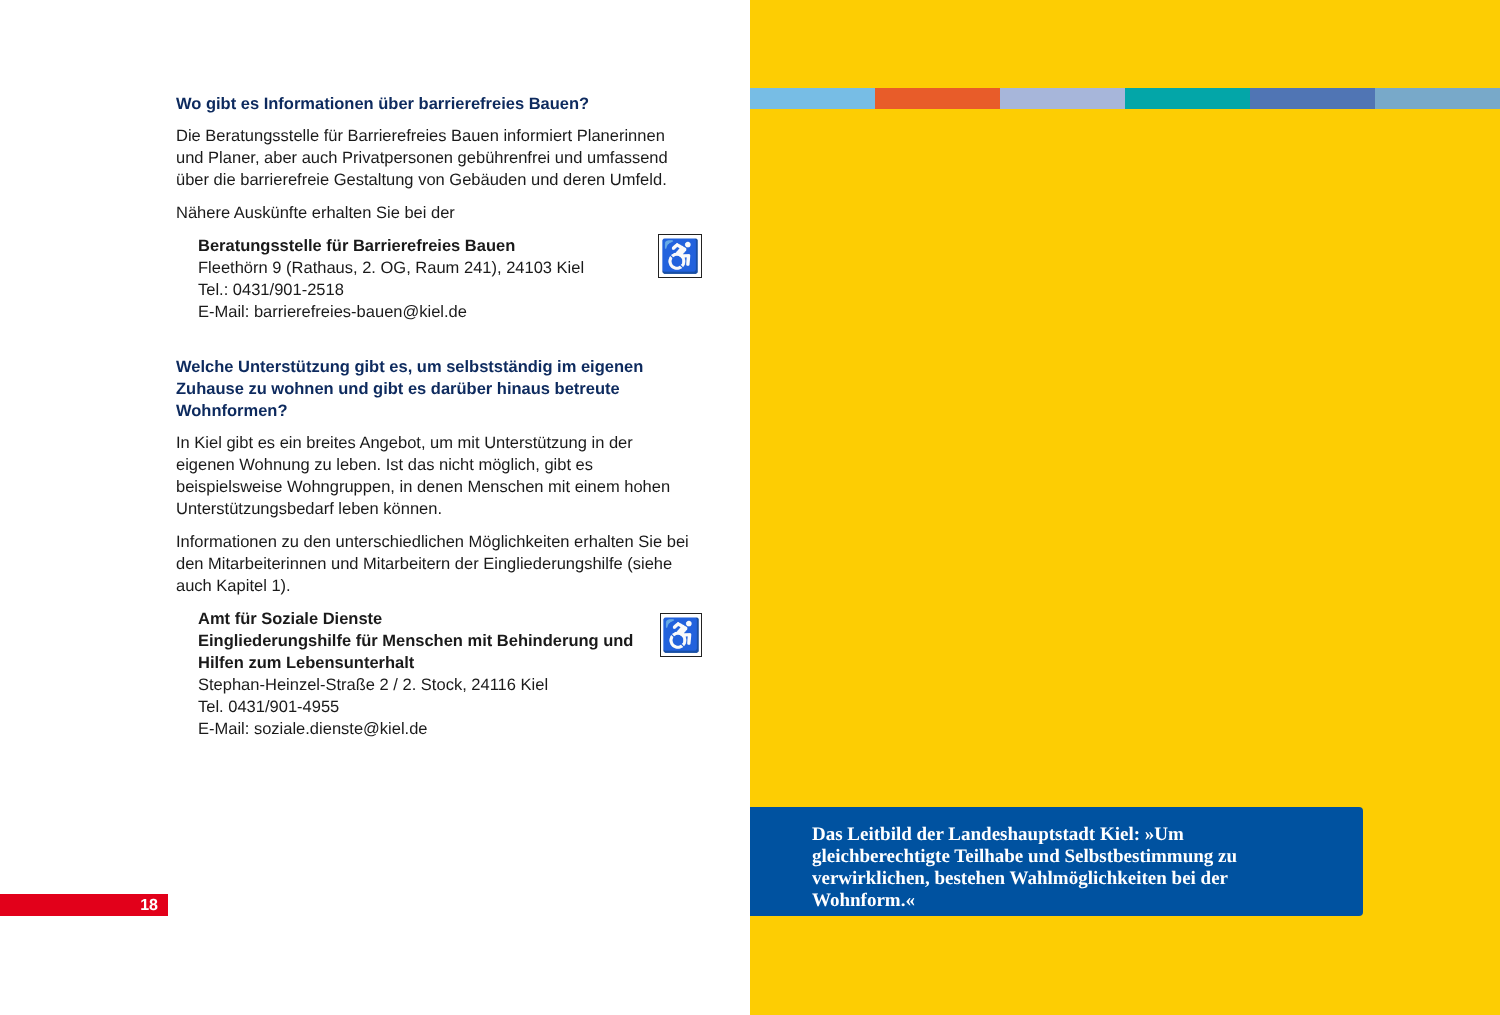Wo gibt es Informationen über barrierefreies Bauen?
Die Beratungsstelle für Barrierefreies Bauen informiert Planerinnen und Planer, aber auch Privatpersonen gebührenfrei und umfassend über die barrierefreie Gestaltung von Gebäuden und deren Umfeld.
Nähere Auskünfte erhalten Sie bei der
Beratungsstelle für Barrierefreies Bauen
Fleethörn 9 (Rathaus, 2. OG, Raum 241), 24103 Kiel
Tel.: 0431/901-2518
E-Mail: barrierefreies-bauen@kiel.de
♿
Welche Unterstützung gibt es, um selbstständig im eigenen Zuhause zu wohnen und gibt es darüber hinaus betreute Wohnformen?
In Kiel gibt es ein breites Angebot, um mit Unterstützung in der eigenen Wohnung zu leben. Ist das nicht möglich, gibt es beispielsweise Wohngruppen, in denen Menschen mit einem hohen Unterstützungsbedarf leben können.
Informationen zu den unterschiedlichen Möglichkeiten erhalten Sie bei den Mitarbeiterinnen und Mitarbeitern der Eingliederungshilfe (siehe auch Kapitel 1).
Amt für Soziale Dienste
Eingliederungshilfe für Menschen mit Behinderung und Hilfen zum Lebensunterhalt
Stephan-Heinzel-Straße 2 / 2. Stock, 24116 Kiel
Tel. 0431/901-4955
E-Mail: soziale.dienste@kiel.de
♿
18
Das Leitbild der Landeshauptstadt Kiel: »Um gleichberechtigte Teilhabe und Selbstbestimmung zu verwirklichen, bestehen Wahlmöglichkeiten bei der Wohnform.«